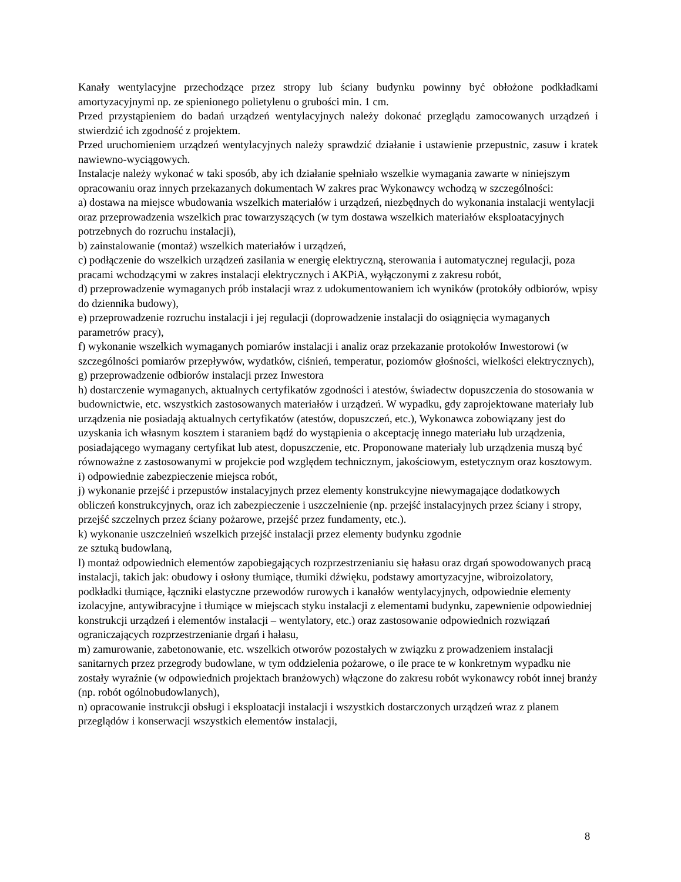Kanały wentylacyjne przechodzące przez stropy lub ściany budynku powinny być obłożone podkładkami amortyzacyjnymi np. ze spienionego polietylenu o grubości min. 1 cm.
Przed przystąpieniem do badań urządzeń wentylacyjnych należy dokonać przeglądu zamocowanych urządzeń i stwierdzić ich zgodność z projektem.
Przed uruchomieniem urządzeń wentylacyjnych należy sprawdzić działanie i ustawienie przepustnic, zasuw i kratek nawiewno-wyciągowych.
Instalacje należy wykonać w taki sposób, aby ich działanie spełniało wszelkie wymagania zawarte w niniejszym opracowaniu oraz innych przekazanych dokumentach W zakres prac Wykonawcy wchodzą w szczególności:
a) dostawa na miejsce wbudowania wszelkich materiałów i urządzeń, niezbędnych do wykonania instalacji wentylacji oraz przeprowadzenia wszelkich prac towarzyszących (w tym dostawa wszelkich materiałów eksploatacyjnych potrzebnych do rozruchu instalacji),
b) zainstalowanie (montaż) wszelkich materiałów i urządzeń,
c) podłączenie do wszelkich urządzeń zasilania w energię elektryczną, sterowania i automatycznej regulacji, poza pracami wchodzącymi w zakres instalacji elektrycznych i AKPiA, wyłączonymi z zakresu robót,
d) przeprowadzenie wymaganych prób instalacji wraz z udokumentowaniem ich wyników (protokóły odbiorów, wpisy do dziennika budowy),
e) przeprowadzenie rozruchu instalacji i jej regulacji (doprowadzenie instalacji do osiągnięcia wymaganych parametrów pracy),
f) wykonanie wszelkich wymaganych pomiarów instalacji i analiz oraz przekazanie protokołów Inwestorowi (w szczególności pomiarów przepływów, wydatków, ciśnień, temperatur, poziomów głośności, wielkości elektrycznych),
g) przeprowadzenie odbiorów instalacji przez Inwestora
h) dostarczenie wymaganych, aktualnych certyfikatów zgodności i atestów, świadectw dopuszczenia do stosowania w budownictwie, etc. wszystkich zastosowanych materiałów i urządzeń. W wypadku, gdy zaprojektowane materiały lub urządzenia nie posiadają aktualnych certyfikatów (atestów, dopuszczeń, etc.), Wykonawca zobowiązany jest do uzyskania ich własnym kosztem i staraniem bądź do wystąpienia o akceptację innego materiału lub urządzenia, posiadającego wymagany certyfikat lub atest, dopuszczenie, etc. Proponowane materiały lub urządzenia muszą być równoważne z zastosowanymi w projekcie pod względem technicznym, jakościowym, estetycznym oraz kosztowym.
i) odpowiednie zabezpieczenie miejsca robót,
j) wykonanie przejść i przepustów instalacyjnych przez elementy konstrukcyjne niewymagające dodatkowych obliczeń konstrukcyjnych, oraz ich zabezpieczenie i uszczelnienie (np. przejść instalacyjnych przez ściany i stropy, przejść szczelnych przez ściany pożarowe, przejść przez fundamenty, etc.).
k) wykonanie uszczelnień wszelkich przejść instalacji przez elementy budynku zgodnie
ze sztuką budowlaną,
l) montaż odpowiednich elementów zapobiegających rozprzestrzenianiu się hałasu oraz drgań spowodowanych pracą instalacji, takich jak: obudowy i osłony tłumiące, tłumiki dźwięku, podstawy amortyzacyjne, wibroizolatory, podkładki tłumiące, łączniki elastyczne przewodów rurowych i kanałów wentylacyjnych, odpowiednie elementy izolacyjne, antywibracyjne i tłumiące w miejscach styku instalacji z elementami budynku, zapewnienie odpowiedniej konstrukcji urządzeń i elementów instalacji – wentylatory, etc.) oraz zastosowanie odpowiednich rozwiązań ograniczających rozprzestrzenianie drgań i hałasu,
m) zamurowanie, zabetonowanie, etc. wszelkich otworów pozostałych w związku z prowadzeniem instalacji sanitarnych przez przegrody budowlane, w tym oddzielenia pożarowe, o ile prace te w konkretnym wypadku nie zostały wyraźnie (w odpowiednich projektach branżowych) włączone do zakresu robót wykonawcy robót innej branży (np. robót ogólnobudowlanych),
n) opracowanie instrukcji obsługi i eksploatacji instalacji i wszystkich dostarczonych urządzeń wraz z planem przeglądów i konserwacji wszystkich elementów instalacji,
8